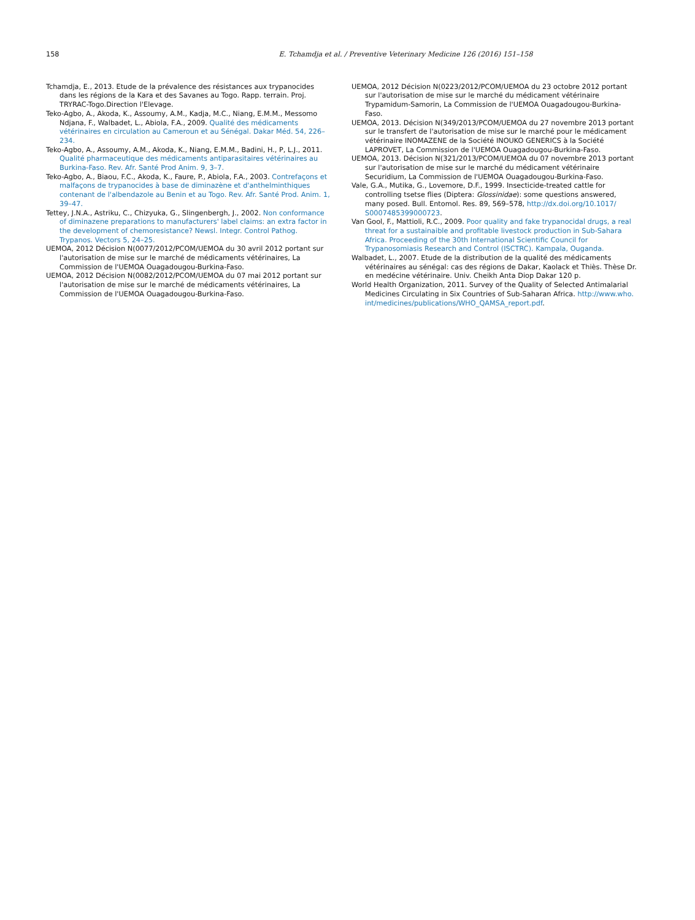158 E. Tchamdja et al. / Preventive Veterinary Medicine 126 (2016) 151–158
Tchamdja, E., 2013. Etude de la prévalence des résistances aux trypanocides dans les régions de la Kara et des Savanes au Togo. Rapp. terrain. Proj. TRYRAC-Togo.Direction l'Elevage.
Teko-Agbo, A., Akoda, K., Assoumy, A.M., Kadja, M.C., Niang, E.M.M., Messomo Ndjana, F., Walbadet, L., Abiola, F.A., 2009. Qualité des médicaments vétérinaires en circulation au Cameroun et au Sénégal. Dakar Méd. 54, 226–234.
Teko-Agbo, A., Assoumy, A.M., Akoda, K., Niang, E.M.M., Badini, H., P, L.J., 2011. Qualité pharmaceutique des médicaments antiparasitaires vétérinaires au Burkina-Faso. Rev. Afr. Santé Prod Anim. 9, 3–7.
Teko-Agbo, A., Biaou, F.C., Akoda, K., Faure, P., Abiola, F.A., 2003. Contrefaçons et malfaçons de trypanocides à base de diminazène et d'anthelminthiques contenant de l'albendazole au Benin et au Togo. Rev. Afr. Santé Prod. Anim. 1, 39–47.
Tettey, J.N.A., Astriku, C., Chizyuka, G., Slingenbergh, J., 2002. Non conformance of diminazene preparations to manufacturers' label claims: an extra factor in the development of chemoresistance? Newsl. Integr. Control Pathog. Trypanos. Vectors 5, 24–25.
UEMOA, 2012 Décision N(0077/2012/PCOM/UEMOA du 30 avril 2012 portant sur l'autorisation de mise sur le marché de médicaments vétérinaires, La Commission de l'UEMOA Ouagadougou-Burkina-Faso.
UEMOA, 2012 Décision N(0082/2012/PCOM/UEMOA du 07 mai 2012 portant sur l'autorisation de mise sur le marché de médicaments vétérinaires, La Commission de l'UEMOA Ouagadougou-Burkina-Faso.
UEMOA, 2012 Décision N(0223/2012/PCOM/UEMOA du 23 octobre 2012 portant sur l'autorisation de mise sur le marché du médicament vétérinaire Trypamidum-Samorin, La Commission de l'UEMOA Ouagadougou-Burkina-Faso.
UEMOA, 2013. Décision N(349/2013/PCOM/UEMOA du 27 novembre 2013 portant sur le transfert de l'autorisation de mise sur le marché pour le médicament vétérinaire INOMAZENE de la Société INOUKO GENERICS à la Société LAPROVET, La Commission de l'UEMOA Ouagadougou-Burkina-Faso.
UEMOA, 2013. Décision N(321/2013/PCOM/UEMOA du 07 novembre 2013 portant sur l'autorisation de mise sur le marché du médicament vétérinaire Securidium, La Commission de l'UEMOA Ouagadougou-Burkina-Faso.
Vale, G.A., Mutika, G., Lovemore, D.F., 1999. Insecticide-treated cattle for controlling tsetse flies (Diptera: Glossinidae): some questions answered, many posed. Bull. Entomol. Res. 89, 569–578, http://dx.doi.org/10.1017/ S0007485399000723.
Van Gool, F., Mattioli, R.C., 2009. Poor quality and fake trypanocidal drugs, a real threat for a sustainaible and profitable livestock production in Sub-Sahara Africa. Proceeding of the 30th International Scientific Council for Trypanosomiasis Research and Control (ISCTRC). Kampala, Ouganda.
Walbadet, L., 2007. Etude de la distribution de la qualité des médicaments vétérinaires au sénégal: cas des régions de Dakar, Kaolack et Thiès. Thèse Dr. en medécine vétérinaire. Univ. Cheikh Anta Diop Dakar 120 p.
World Health Organization, 2011. Survey of the Quality of Selected Antimalarial Medicines Circulating in Six Countries of Sub-Saharan Africa. http://www.who. int/medicines/publications/WHO_QAMSA_report.pdf.